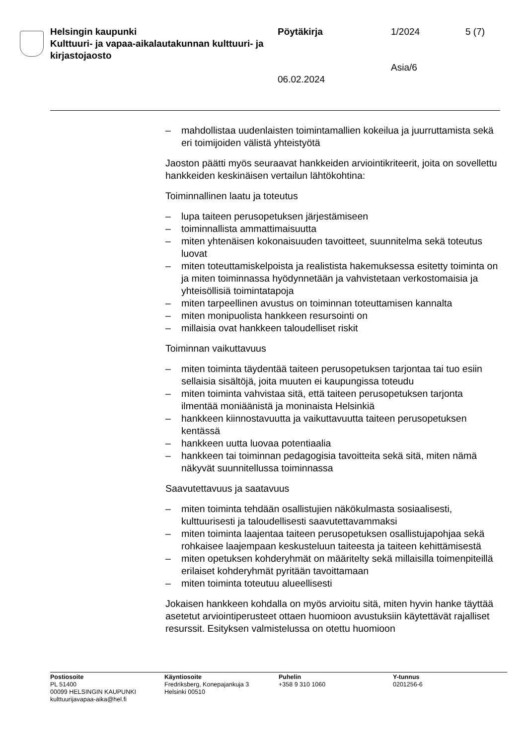Helsingin kaupunki
Kulttuuri- ja vapaa-aikalautakunnan kulttuuri- ja kirjastojaosto
Pöytäkirja
06.02.2024
1/2024
Asia/6
5 (7)
– mahdollistaa uudenlaisten toimintamallien kokeilua ja juurruttamista sekä eri toimijoiden välistä yhteistyötä
Jaoston päätti myös seuraavat hankkeiden arviointikriteerit, joita on sovellettu hankkeiden keskinäisen vertailun lähtökohtina:
Toiminnallinen laatu ja toteutus
– lupa taiteen perusopetuksen järjestämiseen
– toiminnallista ammattimaisuutta
– miten yhtenäisen kokonaisuuden tavoitteet, suunnitelma sekä toteutus luovat
– miten toteuttamiskelpoista ja realistista hakemuksessa esitetty toiminta on ja miten toiminnassa hyödynnetään ja vahvistetaan verkostomaisia ja yhteisöllisiä toimintatapoja
– miten tarpeellinen avustus on toiminnan toteuttamisen kannalta
– miten monipuolista hankkeen resursointi on
– millaisia ovat hankkeen taloudelliset riskit
Toiminnan vaikuttavuus
– miten toiminta täydentää taiteen perusopetuksen tarjontaa tai tuo esiin sellaisia sisältöjä, joita muuten ei kaupungissa toteudu
– miten toiminta vahvistaa sitä, että taiteen perusopetuksen tarjonta ilmentää moniäänistä ja moninaista Helsinkiä
– hankkeen kiinnostavuutta ja vaikuttavuutta taiteen perusopetuksen kentässä
– hankkeen uutta luovaa potentiaalia
– hankkeen tai toiminnan pedagogisia tavoitteita sekä sitä, miten nämä näkyvät suunnitellussa toiminnassa
Saavutettavuus ja saatavuus
– miten toiminta tehdään osallistujien näkökulmasta sosiaalisesti, kulttuurisesti ja taloudellisesti saavutettavammaksi
– miten toiminta laajentaa taiteen perusopetuksen osallistujapohjaa sekä rohkaisee laajempaan keskusteluun taiteesta ja taiteen kehittämisestä
– miten opetuksen kohderyhmät on määritelty sekä millaisilla toimenpiteillä erilaiset kohderyhmät pyritään tavoittamaan
– miten toiminta toteutuu alueellisesti
Jokaisen hankkeen kohdalla on myös arvioitu sitä, miten hyvin hanke täyttää asetetut arviointiperusteet ottaen huomioon avustuksiin käytettävät rajalliset resurssit. Esityksen valmistelussa on otettu huomioon
Postiosoite
PL 51400
00099 HELSINGIN KAUPUNKI
kulttuurijavapaa-aika@hel.fi
Käyntiosoite
Fredriksberg, Konepajankuja 3
Helsinki 00510
Puhelin
+358 9 310 1060
Y-tunnus
0201256-6